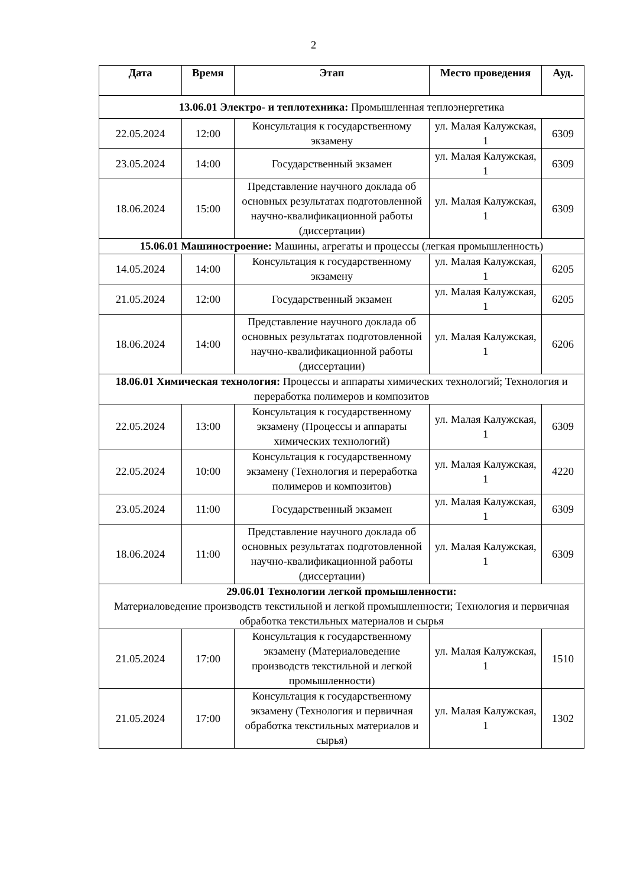2
| Дата | Время | Этап | Место проведения | Ауд. |
| --- | --- | --- | --- | --- |
| 13.06.01 Электро- и теплотехника: Промышленная теплоэнергетика | | | | |
| 22.05.2024 | 12:00 | Консультация к государственному экзамену | ул. Малая Калужская, 1 | 6309 |
| 23.05.2024 | 14:00 | Государственный экзамен | ул. Малая Калужская, 1 | 6309 |
| 18.06.2024 | 15:00 | Представление научного доклада об основных результатах подготовленной научно-квалификационной работы (диссертации) | ул. Малая Калужская, 1 | 6309 |
| 15.06.01 Машиностроение: Машины, агрегаты и процессы (легкая промышленность) | | | | |
| 14.05.2024 | 14:00 | Консультация к государственному экзамену | ул. Малая Калужская, 1 | 6205 |
| 21.05.2024 | 12:00 | Государственный экзамен | ул. Малая Калужская, 1 | 6205 |
| 18.06.2024 | 14:00 | Представление научного доклада об основных результатах подготовленной научно-квалификационной работы (диссертации) | ул. Малая Калужская, 1 | 6206 |
| 18.06.01 Химическая технология: Процессы и аппараты химических технологий; Технология и переработка полимеров и композитов | | | | |
| 22.05.2024 | 13:00 | Консультация к государственному экзамену (Процессы и аппараты химических технологий) | ул. Малая Калужская, 1 | 6309 |
| 22.05.2024 | 10:00 | Консультация к государственному экзамену (Технология и переработка полимеров и композитов) | ул. Малая Калужская, 1 | 4220 |
| 23.05.2024 | 11:00 | Государственный экзамен | ул. Малая Калужская, 1 | 6309 |
| 18.06.2024 | 11:00 | Представление научного доклада об основных результатах подготовленной научно-квалификационной работы (диссертации) | ул. Малая Калужская, 1 | 6309 |
| 29.06.01 Технологии легкой промышленности: Материаловедение производств текстильной и легкой промышленности; Технология и первичная обработка текстильных материалов и сырья | | | | |
| 21.05.2024 | 17:00 | Консультация к государственному экзамену (Материаловедение производств текстильной и легкой промышленности) | ул. Малая Калужская, 1 | 1510 |
| 21.05.2024 | 17:00 | Консультация к государственному экзамену (Технология и первичная обработка текстильных материалов и сырья) | ул. Малая Калужская, 1 | 1302 |